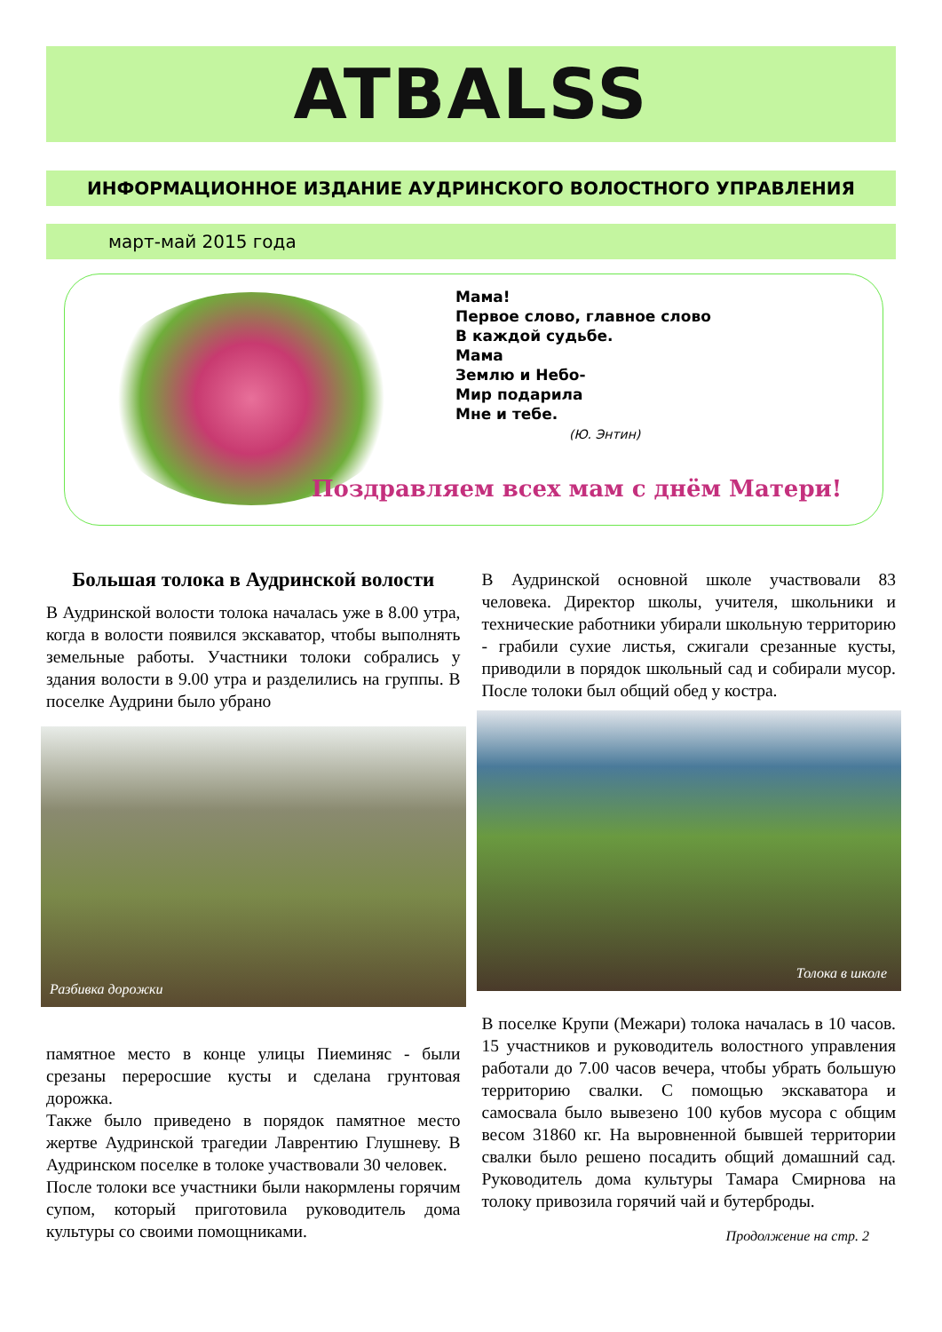ATBALSS
ИНФОРМАЦИОННОЕ ИЗДАНИЕ АУДРИНСКОГО ВОЛОСТНОГО УПРАВЛЕНИЯ
март-май 2015 года
Мама!
Первое слово, главное слово
В каждой судьбе.
Мама
Землю и Небо-
Мир подарила
Мне и тебе.
(Ю. Энтин)
Поздравляем всех мам с днём Матери!
Большая толока в Аудринской волости
В Аудринской волости толока началась уже в 8.00 утра, когда в волости появился экскаватор, чтобы выполнять земельные работы. Участники толоки собрались у здания волости в 9.00 утра и разделились на группы. В поселке Аудрини было убрано
Разбивка дорожки
памятное место в конце улицы Пиеминяс - были срезаны переросшие кусты и сделана грунтовая дорожка.
Также было приведено в порядок памятное место жертве Аудринской трагедии Лаврентию Глушневу. В Аудринском поселке в толоке участвовали 30 человек.
После толоки все участники были накормлены горячим супом, который приготовила руководитель дома культуры со своими помощниками.
В Аудринской основной школе участвовали 83 человека. Директор школы, учителя, школьники и технические работники убирали школьную территорию - грабили сухие листья, сжигали срезанные кусты, приводили в порядок школьный сад и собирали мусор. После толоки был общий обед у костра.
Толока в школе
В поселке Крупи (Межари) толока началась в 10 часов. 15 участников и руководитель волостного управления работали до 7.00 часов вечера, чтобы убрать большую территорию свалки. С помощью экскаватора и самосвала было вывезено 100 кубов мусора с общим весом 31860 кг. На выровненной бывшей территории свалки было решено посадить общий домашний сад. Руководитель дома культуры Тамара Смирнова на толоку привозила горячий чай и бутерброды.
Продолжение на стр. 2